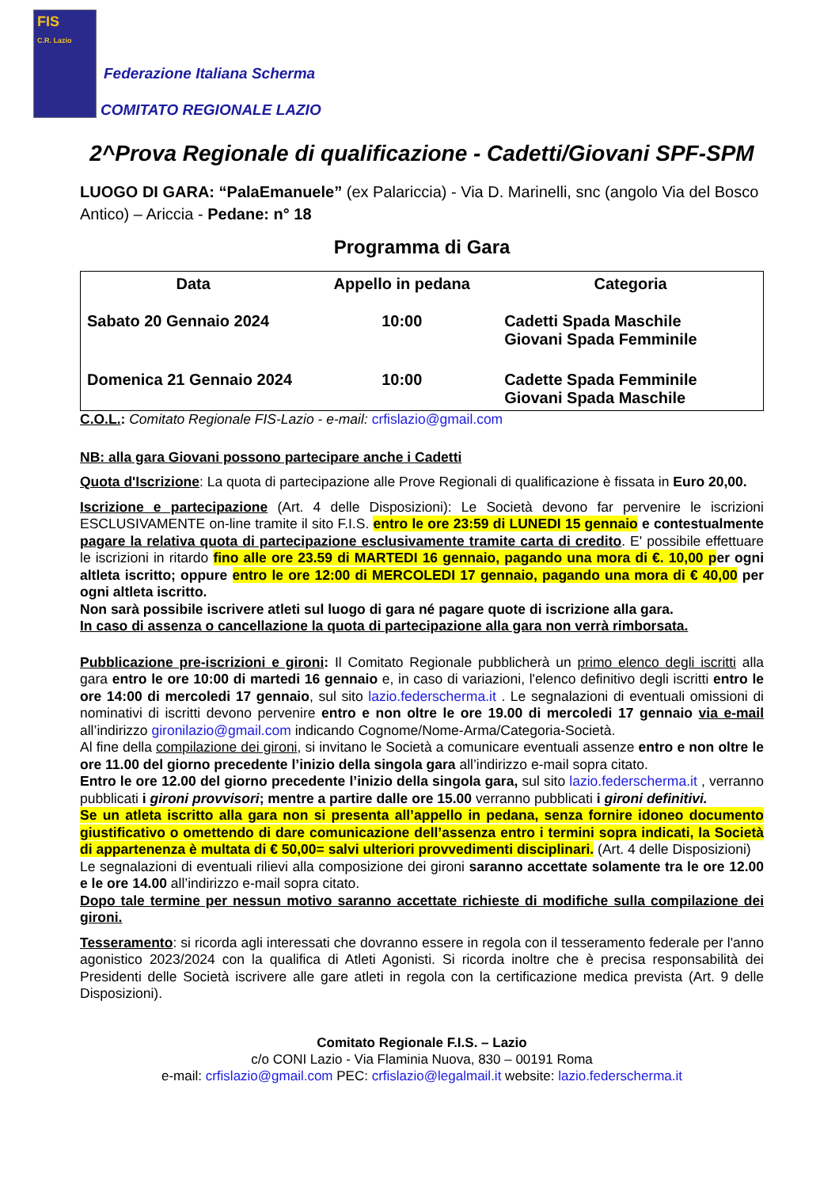FIS
C.R. Lazio
Federazione Italiana Scherma
COMITATO REGIONALE LAZIO
2^Prova Regionale di qualificazione - Cadetti/Giovani SPF-SPM
LUOGO DI GARA: “PalaEmanuele” (ex Palariccia) - Via D. Marinelli, snc (angolo Via del Bosco Antico) – Ariccia - Pedane: n° 18
Programma di Gara
| Data | Appello in pedana | Categoria |
| --- | --- | --- |
| Sabato 20 Gennaio 2024 | 10:00 | Cadetti Spada Maschile Giovani Spada Femminile |
| Domenica 21 Gennaio 2024 | 10:00 | Cadette Spada Femminile Giovani Spada Maschile |
C.O.L.: Comitato Regionale FIS-Lazio - e-mail: crfislazio@gmail.com
NB: alla gara Giovani possono partecipare anche i Cadetti
Quota d'Iscrizione: La quota di partecipazione alle Prove Regionali di qualificazione è fissata in Euro 20,00.
Iscrizione e partecipazione (Art. 4 delle Disposizioni): Le Società devono far pervenire le iscrizioni ESCLUSIVAMENTE on-line tramite il sito F.I.S. entro le ore 23:59 di LUNEDI 15 gennaio e contestualmente pagare la relativa quota di partecipazione esclusivamente tramite carta di credito. E' possibile effettuare le iscrizioni in ritardo fino alle ore 23.59 di MARTEDI 16 gennaio, pagando una mora di €. 10,00 p er ogni altleta iscritto; oppure entro le ore 12:00 di MERCOLEDI 17 gennaio, pagando una mora di € 40,00 per ogni altleta iscritto.
Non sarà possibile iscrivere atleti sul luogo di gara né pagare quote di iscrizione alla gara.
In caso di assenza o cancellazione la quota di partecipazione alla gara non verrà rimborsata.
Pubblicazione pre-iscrizioni e gironi: Il Comitato Regionale pubblicherà un primo elenco degli iscritti alla gara entro le ore 10:00 di martedi 16 gennaio e, in caso di variazioni, l'elenco definitivo degli iscritti entro le ore 14:00 di mercoledi 17 gennaio, sul sito lazio.federscherma.it . Le segnalazioni di eventuali omissioni di nominativi di iscritti devono pervenire entro e non oltre le ore 19.00 di mercoledi 17 gennaio via e-mail all’indirizzo gironilazio@gmail.com indicando Cognome/Nome-Arma/Categoria-Società.
Al fine della compilazione dei gironi, si invitano le Società a comunicare eventuali assenze entro e non oltre le ore 11.00 del giorno precedente l’inizio della singola gara all’indirizzo e-mail sopra citato.
Entro le ore 12.00 del giorno precedente l’inizio della singola gara, sul sito lazio.federscherma.it , verranno pubblicati i gironi provvisori; mentre a partire dalle ore 15.00 verranno pubblicati i gironi definitivi.
Se un atleta iscritto alla gara non si presenta all’appello in pedana, senza fornire idoneo documento giustificativo o omettendo di dare comunicazione dell’assenza entro i termini sopra indicati, la Società di appartenenza è multata di € 50,00= salvi ulteriori provvedimenti disciplinari. (Art. 4 delle Disposizioni)
Le segnalazioni di eventuali rilievi alla composizione dei gironi saranno accettate solamente tra le ore 12.00 e le ore 14.00 all’indirizzo e-mail sopra citato.
Dopo tale termine per nessun motivo saranno accettate richieste di modifiche sulla compilazione dei gironi.
Tesseramento: si ricorda agli interessati che dovranno essere in regola con il tesseramento federale per l'anno agonistico 2023/2024 con la qualifica di Atleti Agonisti. Si ricorda inoltre che è precisa responsabilità dei Presidenti delle Società iscrivere alle gare atleti in regola con la certificazione medica prevista (Art. 9 delle Disposizioni).
Comitato Regionale F.I.S. – Lazio
c/o CONI Lazio - Via Flaminia Nuova, 830 – 00191 Roma
e-mail: crfislazio@gmail.com PEC: crfislazio@legalmail.it website: lazio.federscherma.it